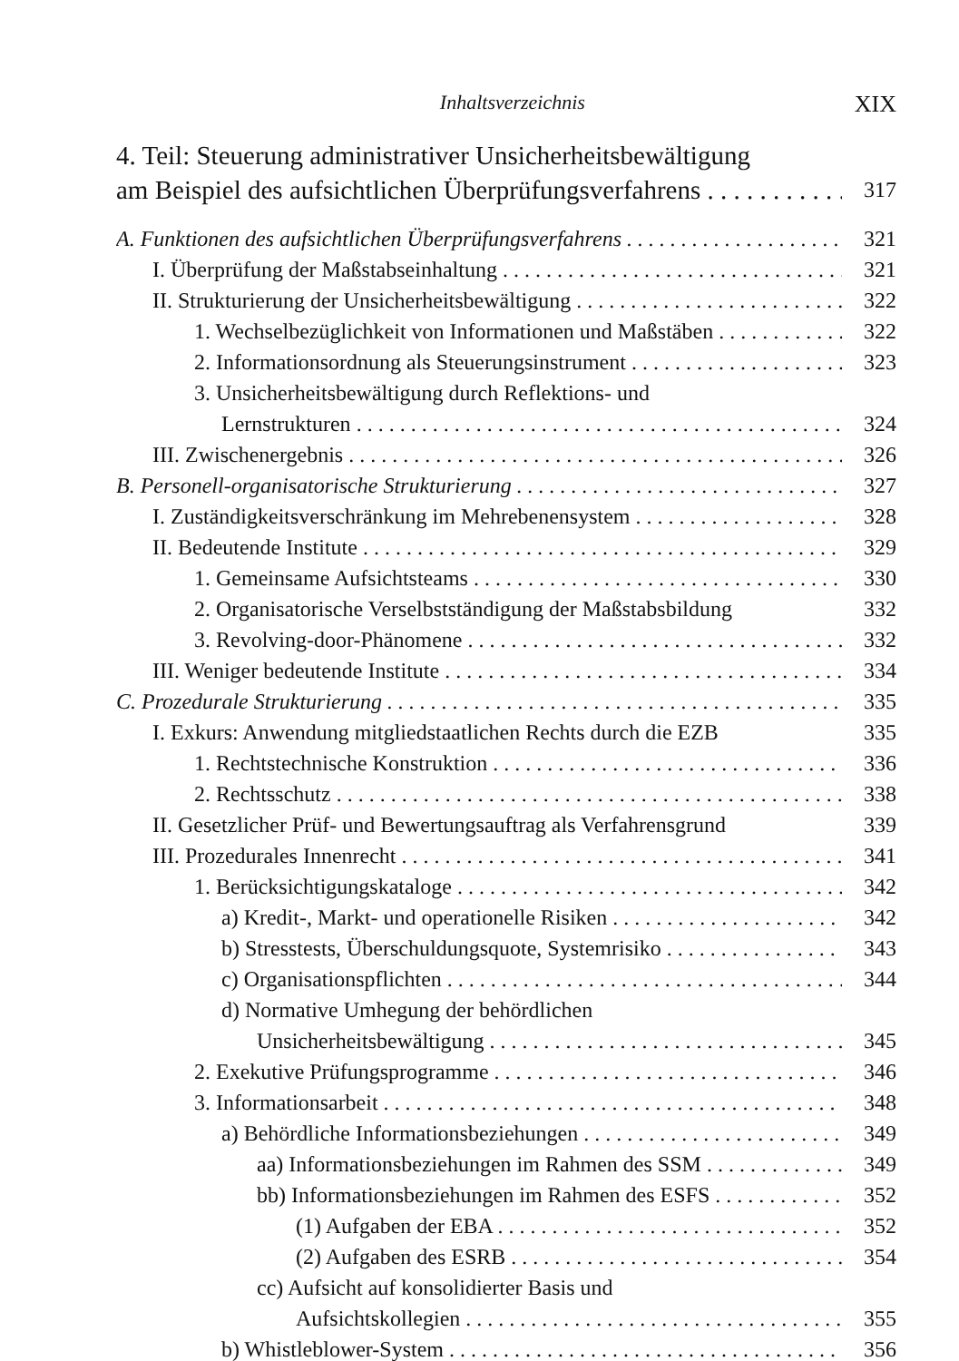Inhaltsverzeichnis XIX
4. Teil: Steuerung administrativer Unsicherheitsbewältigung
am Beispiel des aufsichtlichen Überprüfungsverfahrens 317
A. Funktionen des aufsichtlichen Überprüfungsverfahrens 321
I. Überprüfung der Maßstabseinhaltung 321
II. Strukturierung der Unsicherheitsbewältigung 322
1. Wechselbezüglichkeit von Informationen und Maßstäben 322
2. Informationsordnung als Steuerungsinstrument 323
3. Unsicherheitsbewältigung durch Reflektions- und
Lernstrukturen 324
III. Zwischenergebnis 326
B. Personell-organisatorische Strukturierung 327
I. Zuständigkeitsverschränkung im Mehrebenensystem 328
II. Bedeutende Institute 329
1. Gemeinsame Aufsichtsteams 330
2. Organisatorische Verselbstständigung der Maßstabsbildung 332
3. Revolving-door-Phänomene 332
III. Weniger bedeutende Institute 334
C. Prozedurale Strukturierung 335
I. Exkurs: Anwendung mitgliedstaatlichen Rechts durch die EZB 335
1. Rechtstechnische Konstruktion 336
2. Rechtsschutz 338
II. Gesetzlicher Prüf- und Bewertungsauftrag als Verfahrensgrund 339
III. Prozedurales Innenrecht 341
1. Berücksichtigungskataloge 342
a) Kredit-, Markt- und operationelle Risiken 342
b) Stresstests, Überschuldungsquote, Systemrisiko 343
c) Organisationspflichten 344
d) Normative Umhegung der behördlichen
Unsicherheitsbewältigung 345
2. Exekutive Prüfungsprogramme 346
3. Informationsarbeit 348
a) Behördliche Informationsbeziehungen 349
aa) Informationsbeziehungen im Rahmen des SSM 349
bb) Informationsbeziehungen im Rahmen des ESFS 352
(1) Aufgaben der EBA 352
(2) Aufgaben des ESRB 354
cc) Aufsicht auf konsolidierter Basis und
Aufsichtskollegien 355
b) Whistleblower-System 356